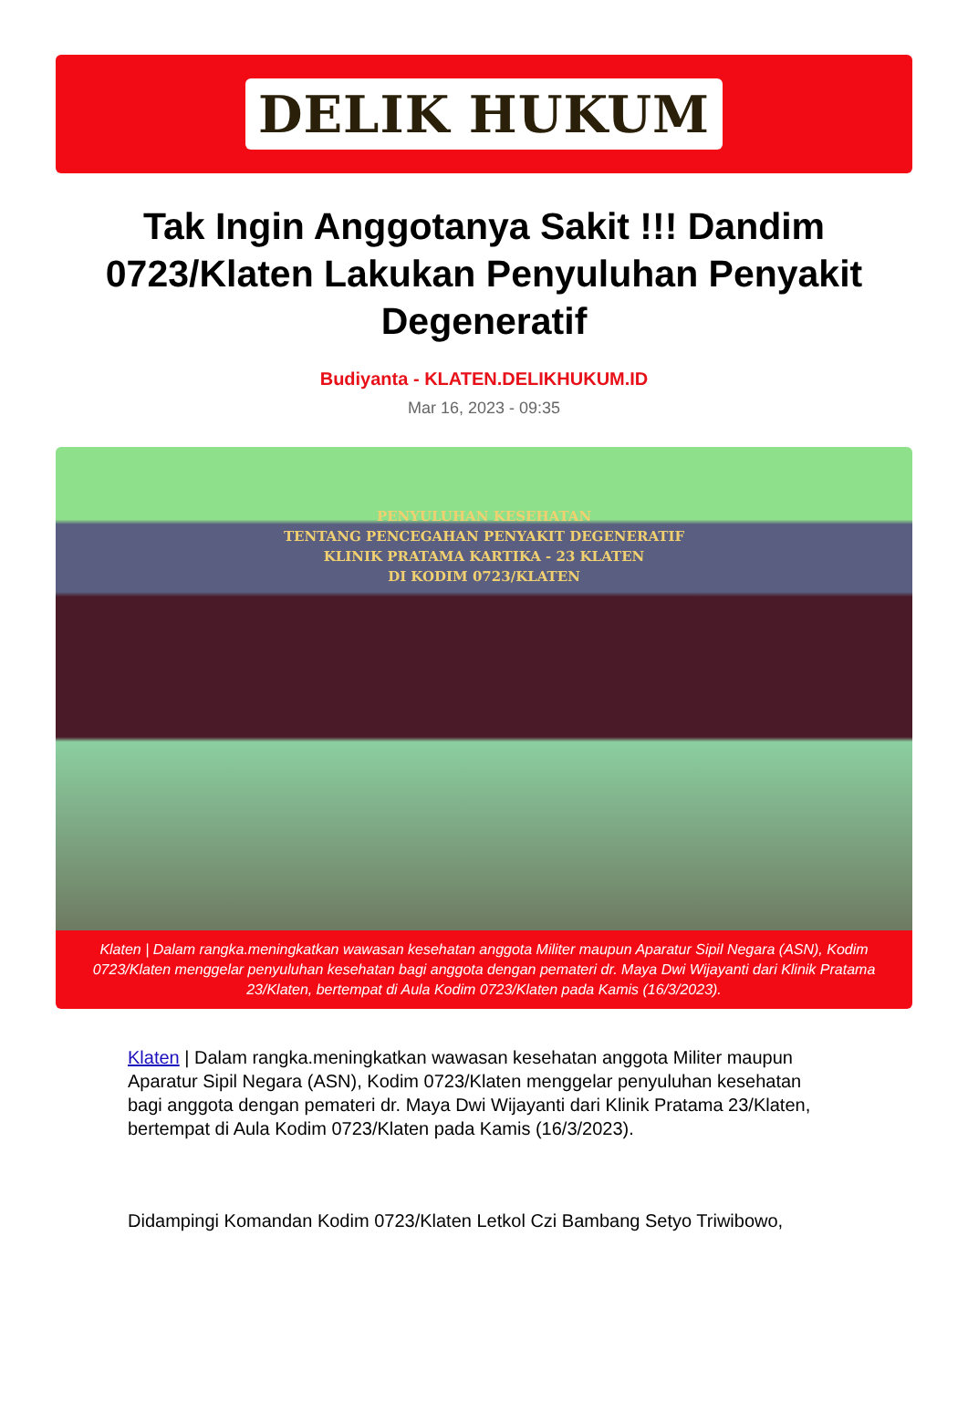DELIK HUKUM
Tak Ingin Anggotanya Sakit !!! Dandim 0723/Klaten Lakukan Penyuluhan Penyakit Degeneratif
Budiyanta - KLATEN.DELIKHUKUM.ID
Mar 16, 2023 - 09:35
PENYULUHAN KESEHATAN
TENTANG PENCEGAHAN PENYAKIT DEGENERATIF
KLINIK PRATAMA KARTIKA - 23 KLATEN
DI KODIM 0723/KLATEN
Klaten | Dalam rangka.meningkatkan wawasan kesehatan anggota Militer maupun Aparatur Sipil Negara (ASN), Kodim 0723/Klaten menggelar penyuluhan kesehatan bagi anggota dengan pemateri dr. Maya Dwi Wijayanti dari Klinik Pratama 23/Klaten, bertempat di Aula Kodim 0723/Klaten pada Kamis (16/3/2023).
Klaten | Dalam rangka.meningkatkan wawasan kesehatan anggota Militer maupun Aparatur Sipil Negara (ASN), Kodim 0723/Klaten menggelar penyuluhan kesehatan bagi anggota dengan pemateri dr. Maya Dwi Wijayanti dari Klinik Pratama 23/Klaten, bertempat di Aula Kodim 0723/Klaten pada Kamis (16/3/2023).
Didampingi Komandan Kodim 0723/Klaten Letkol Czi Bambang Setyo Triwibowo,